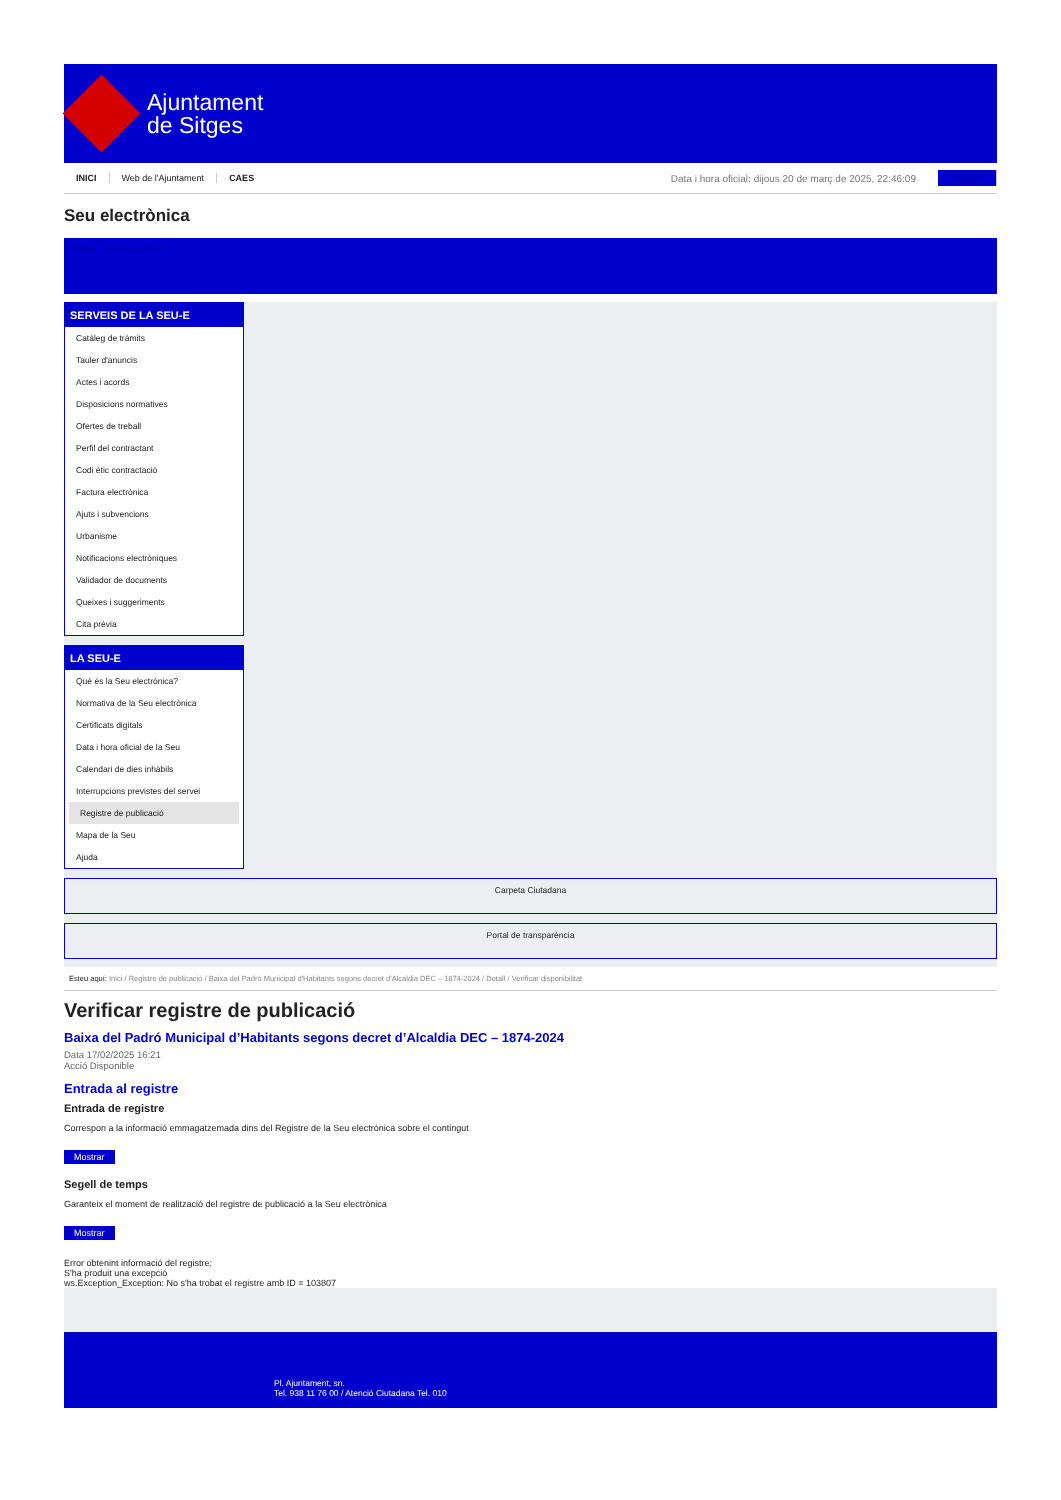Ajuntament
de Sitges
INICI Web de l'Ajuntament CAES Data i hora oficial: dijous 20 de març de 2025, 22:46:09 Directoris
Seu electrònica
Obtenir còpia autèntica
SERVEIS DE LA SEU-E
Catàleg de tràmits
Tauler d'anuncis
Actes i acords
Disposicions normatives
Ofertes de treball
Perfil del contractant
Codi ètic contractació
Factura electrònica
Ajuts i subvencions
Urbanisme
Notificacions electròniques
Validador de documents
Queixes i suggeriments
Cita prèvia
LA SEU-E
Què és la Seu electrònica?
Normativa de la Seu electrònica
Certificats digitals
Data i hora oficial de la Seu
Calendari de dies inhàbils
Interrupcions previstes del servei
Registre de publicació
Mapa de la Seu
Ajuda
Carpeta Ciutadana
Portal de transparència
Esteu aquí: Inici / Registre de publicació / Baixa del Padró Municipal d'Habitants segons decret d'Alcaldia DEC – 1874-2024 / Detall / Verificar disponibilitat
Verificar registre de publicació
Baixa del Padró Municipal d’Habitants segons decret d’Alcaldia DEC – 1874-2024
Data 17/02/2025 16:21
Acció Disponible
Entrada al registre
Entrada de registre
Correspon a la informació emmagatzemada dins del Registre de la Seu electrònica sobre el contingut
Mostrar
Segell de temps
Garanteix el moment de realització del registre de publicació a la Seu electrònica
Mostrar
Error obtenint informació del registre:
S'ha produit una excepció
ws.Exception_Exception: No s'ha trobat el registre amb ID = 103807
Pl. Ajuntament, sn.
Tel. 938 11 76 00 / Atenció Ciutadana Tel. 010